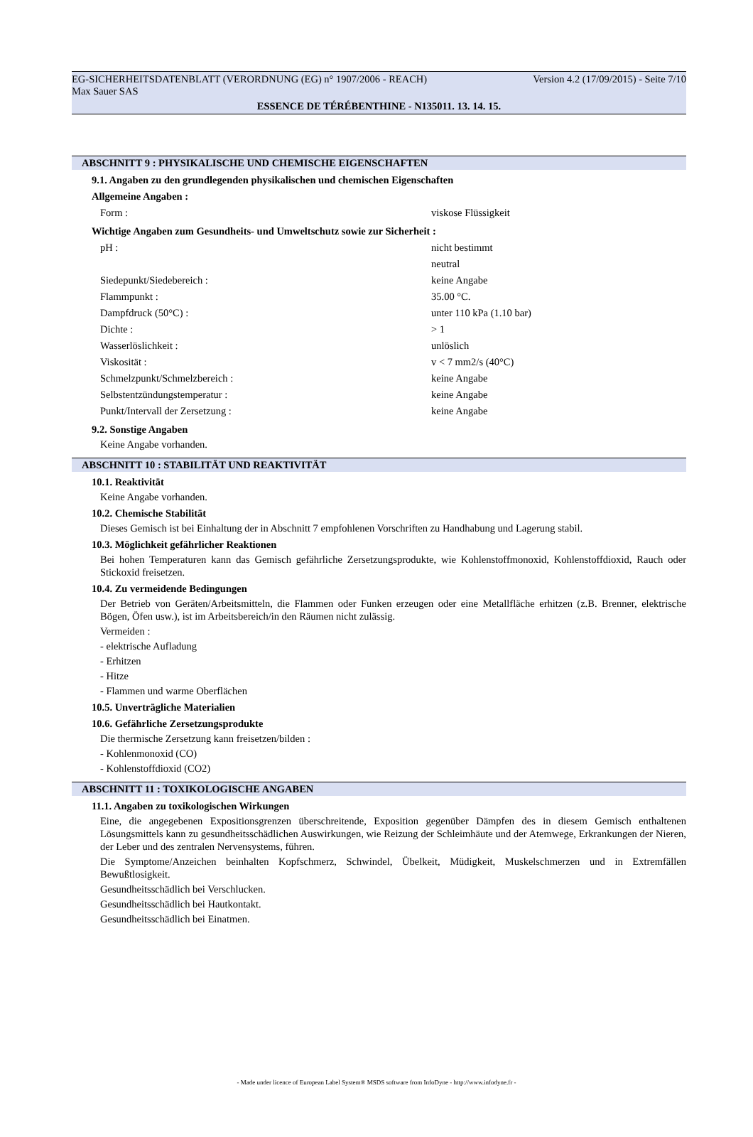EG-SICHERHEITSDATENBLATT (VERORDNUNG (EG) n° 1907/2006 - REACH) Version 4.2 (17/09/2015) - Seite 7/10
Max Sauer SAS
ESSENCE DE TÉRÉBENTHINE - N135011. 13. 14. 15.
ABSCHNITT 9 : PHYSIKALISCHE UND CHEMISCHE EIGENSCHAFTEN
9.1. Angaben zu den grundlegenden physikalischen und chemischen Eigenschaften
Allgemeine Angaben :
| Form : | viskose Flüssigkeit |
Wichtige Angaben zum Gesundheits- und Umweltschutz sowie zur Sicherheit :
| pH : | nicht bestimmt |
| | neutral |
| Siedepunkt/Siedebereich : | keine Angabe |
| Flammpunkt : | 35.00 °C. |
| Dampfdruck (50°C) : | unter 110 kPa (1.10 bar) |
| Dichte : | > 1 |
| Wasserlöslichkeit : | unlöslich |
| Viskosität : | v < 7 mm2/s (40°C) |
| Schmelzpunkt/Schmelzbereich : | keine Angabe |
| Selbstentzündungstemperatur : | keine Angabe |
| Punkt/Intervall der Zersetzung : | keine Angabe |
9.2. Sonstige Angaben
Keine Angabe vorhanden.
ABSCHNITT 10 : STABILITÄT UND REAKTIVITÄT
10.1. Reaktivität
Keine Angabe vorhanden.
10.2. Chemische Stabilität
Dieses Gemisch ist bei Einhaltung der in Abschnitt 7 empfohlenen Vorschriften zu Handhabung und Lagerung stabil.
10.3. Möglichkeit gefährlicher Reaktionen
Bei hohen Temperaturen kann das Gemisch gefährliche Zersetzungsprodukte, wie Kohlenstoffmonoxid, Kohlenstoffdioxid, Rauch oder Stickoxid freisetzen.
10.4. Zu vermeidende Bedingungen
Der Betrieb von Geräten/Arbeitsmitteln, die Flammen oder Funken erzeugen oder eine Metallfläche erhitzen (z.B. Brenner, elektrische Bögen, Öfen usw.), ist im Arbeitsbereich/in den Räumen nicht zulässig.
Vermeiden :
- elektrische Aufladung
- Erhitzen
- Hitze
- Flammen und warme Oberflächen
10.5. Unverträgliche Materialien
10.6. Gefährliche Zersetzungsprodukte
Die thermische Zersetzung kann freisetzen/bilden :
- Kohlenmonoxid (CO)
- Kohlenstoffdioxid (CO2)
ABSCHNITT 11 : TOXIKOLOGISCHE ANGABEN
11.1. Angaben zu toxikologischen Wirkungen
Eine, die angegebenen Expositionsgrenzen überschreitende, Exposition gegenüber Dämpfen des in diesem Gemisch enthaltenen Lösungsmittels kann zu gesundheitsschädlichen Auswirkungen, wie Reizung der Schleimhäute und der Atemwege, Erkrankungen der Nieren, der Leber und des zentralen Nervensystems, führen.
Die Symptome/Anzeichen beinhalten Kopfschmerz, Schwindel, Übelkeit, Müdigkeit, Muskelschmerzen und in Extremfällen Bewußtlosigkeit.
Gesundheitsschädlich bei Verschlucken.
Gesundheitsschädlich bei Hautkontakt.
Gesundheitsschädlich bei Einatmen.
- Made under licence of European Label System® MSDS software from InfoDyne - http://www.infodyne.fr -